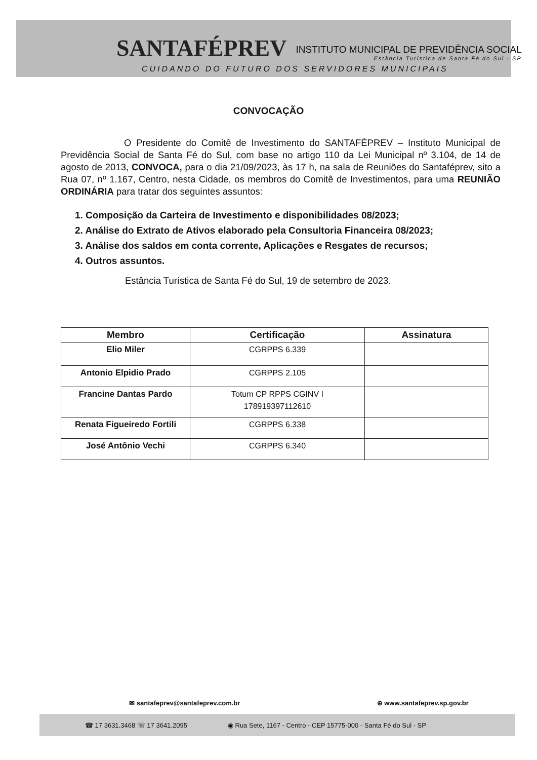SANTAFÉPREV INSTITUTO MUNICIPAL DE PREVIDÊNCIA SOCIAL
Estância Turística de Santa Fé do Sul - SP
CUIDANDO DO FUTURO DOS SERVIDORES MUNICIPAIS
CONVOCAÇÃO
O Presidente do Comitê de Investimento do SANTAFÉPREV – Instituto Municipal de Previdência Social de Santa Fé do Sul, com base no artigo 110 da Lei Municipal nº 3.104, de 14 de agosto de 2013, CONVOCA, para o dia 21/09/2023, às 17 h, na sala de Reuniões do Santaféprev, sito a Rua 07, nº 1.167, Centro, nesta Cidade, os membros do Comitê de Investimentos, para uma REUNIÃO ORDINÁRIA para tratar dos seguintes assuntos:
1. Composição da Carteira de Investimento e disponibilidades 08/2023;
2. Análise do Extrato de Ativos elaborado pela Consultoria Financeira 08/2023;
3. Análise dos saldos em conta corrente, Aplicações e Resgates de recursos;
4. Outros assuntos.
Estância Turística de Santa Fé do Sul, 19 de setembro de 2023.
| Membro | Certificação | Assinatura |
| --- | --- | --- |
| Elio Miler | CGRPPS 6.339 | |
| Antonio Elpidio Prado | CGRPPS 2.105 | |
| Francine Dantas Pardo | Totum CP RPPS CGINV I 178919397112610 | |
| Renata Figueiredo Fortili | CGRPPS 6.338 | |
| José Antônio Vechi | CGRPPS 6.340 | |
✉ santafeprev@santafeprev.com.br ⊕ www.santafeprev.sp.gov.br
☎ 17 3631.3468 ☏ 17 3641.2095 ◉ Rua Sete, 1167 - Centro - CEP 15775-000 - Santa Fé do Sul - SP